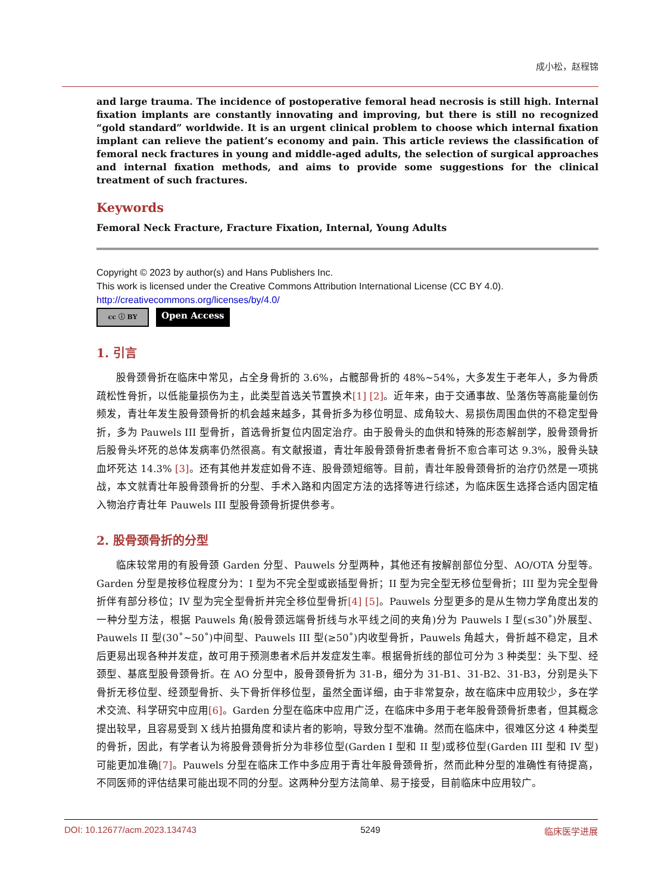成小松，赵程锦
and large trauma. The incidence of postoperative femoral head necrosis is still high. Internal fixation implants are constantly innovating and improving, but there is still no recognized “gold standard” worldwide. It is an urgent clinical problem to choose which internal fixation implant can relieve the patient’s economy and pain. This article reviews the classification of femoral neck fractures in young and middle-aged adults, the selection of surgical approaches and internal fixation methods, and aims to provide some suggestions for the clinical treatment of such fractures.
Keywords
Femoral Neck Fracture, Fracture Fixation, Internal, Young Adults
Copyright © 2023 by author(s) and Hans Publishers Inc.
This work is licensed under the Creative Commons Attribution International License (CC BY 4.0).
http://creativecommons.org/licenses/by/4.0/
cc ⓘ BY
Open Access
1. 引言
股骨颈骨折在临床中常见，占全身骨折的 3.6%，占髋部骨折的 48%~54%，大多发生于老年人，多为骨质疏松性骨折，以低能量损伤为主，此类型首选关节置换术[1] [2]。近年来，由于交通事故、坠落伤等高能量创伤频发，青壮年发生股骨颈骨折的机会越来越多，其骨折多为移位明显、成角较大、易损伤周围血供的不稳定型骨折，多为 Pauwels III 型骨折，首选骨折复位内固定治疗。由于股骨头的血供和特殊的形态解剖学，股骨颈骨折后股骨头坏死的总体发病率仍然很高。有文献报道，青壮年股骨颈骨折患者骨折不愈合率可达 9.3%，股骨头缺血坏死达 14.3% [3]。还有其他并发症如骨不连、股骨颈短缩等。目前，青壮年股骨颈骨折的治疗仍然是一项挑战，本文就青壮年股骨颈骨折的分型、手术入路和内固定方法的选择等进行综述，为临床医生选择合适内固定植入物治疗青壮年 Pauwels III 型股骨颈骨折提供参考。
2. 股骨颈骨折的分型
临床较常用的有股骨颈 Garden 分型、Pauwels 分型两种，其他还有按解剖部位分型、AO/OTA 分型等。Garden 分型是按移位程度分为：I 型为不完全型或嵌插型骨折；II 型为完全型无移位型骨折；III 型为完全型骨折伴有部分移位；IV 型为完全型骨折并完全移位型骨折[4] [5]。Pauwels 分型更多的是从生物力学角度出发的一种分型方法，根据 Pauwels 角(股骨颈远端骨折线与水平线之间的夹角)分为 Pauwels I 型(≤30˚)外展型、Pauwels II 型(30˚~50˚)中间型、Pauwels III 型(≥50˚)内收型骨折，Pauwels 角越大，骨折越不稳定，且术后更易出现各种并发症，故可用于预测患者术后并发症发生率。根据骨折线的部位可分为 3 种类型：头下型、经颈型、基底型股骨颈骨折。在 AO 分型中，股骨颈骨折为 31-B，细分为 31-B1、31-B2、31-B3，分别是头下骨折无移位型、经颈型骨折、头下骨折伴移位型，虽然全面详细，由于非常复杂，故在临床中应用较少，多在学术交流、科学研究中应用[6]。Garden 分型在临床中应用广泛，在临床中多用于老年股骨颈骨折患者，但其概念提出较早，且容易受到 X 线片拍摄角度和读片者的影响，导致分型不准确。然而在临床中，很难区分这 4 种类型的骨折，因此，有学者认为将股骨颈骨折分为非移位型(Garden I 型和 II 型)或移位型(Garden III 型和 IV 型)可能更加准确[7]。Pauwels 分型在临床工作中多应用于青壮年股骨颈骨折，然而此种分型的准确性有待提高，不同医师的评估结果可能出现不同的分型。这两种分型方法简单、易于接受，目前临床中应用较广。
DOI: 10.12677/acm.2023.134743 5249 临床医学进展